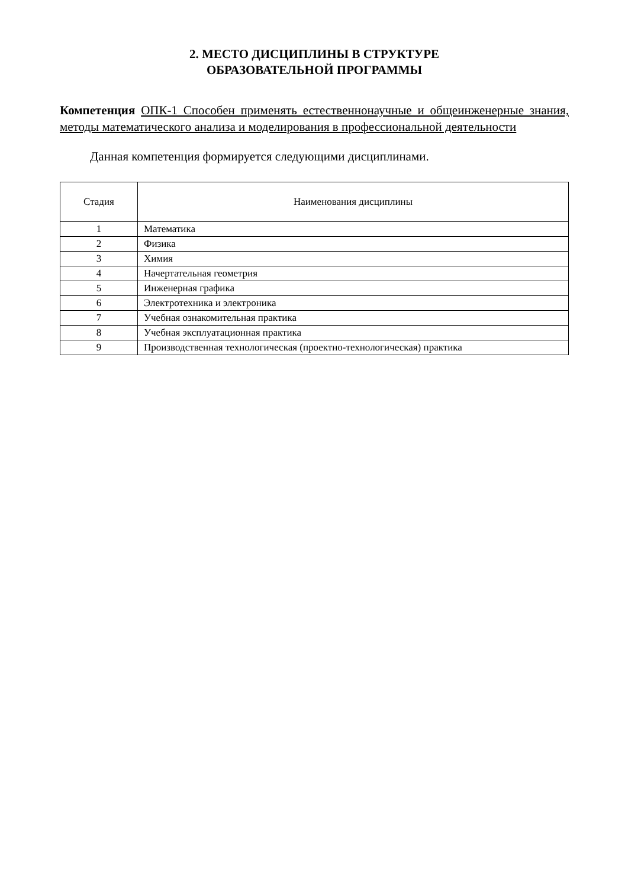2. МЕСТО ДИСЦИПЛИНЫ В СТРУКТУРЕ
ОБРАЗОВАТЕЛЬНОЙ ПРОГРАММЫ
Компетенция ОПК-1 Способен применять естественнонаучные и общеинженерные знания, методы математического анализа и моделирования в профессиональной деятельности
Данная компетенция формируется следующими дисциплинами.
| Стадия | Наименования дисциплины |
| --- | --- |
| 1 | Математика |
| 2 | Физика |
| 3 | Химия |
| 4 | Начертательная геометрия |
| 5 | Инженерная графика |
| 6 | Электротехника и электроника |
| 7 | Учебная ознакомительная практика |
| 8 | Учебная эксплуатационная практика |
| 9 | Производственная технологическая (проектно-технологическая) практика |